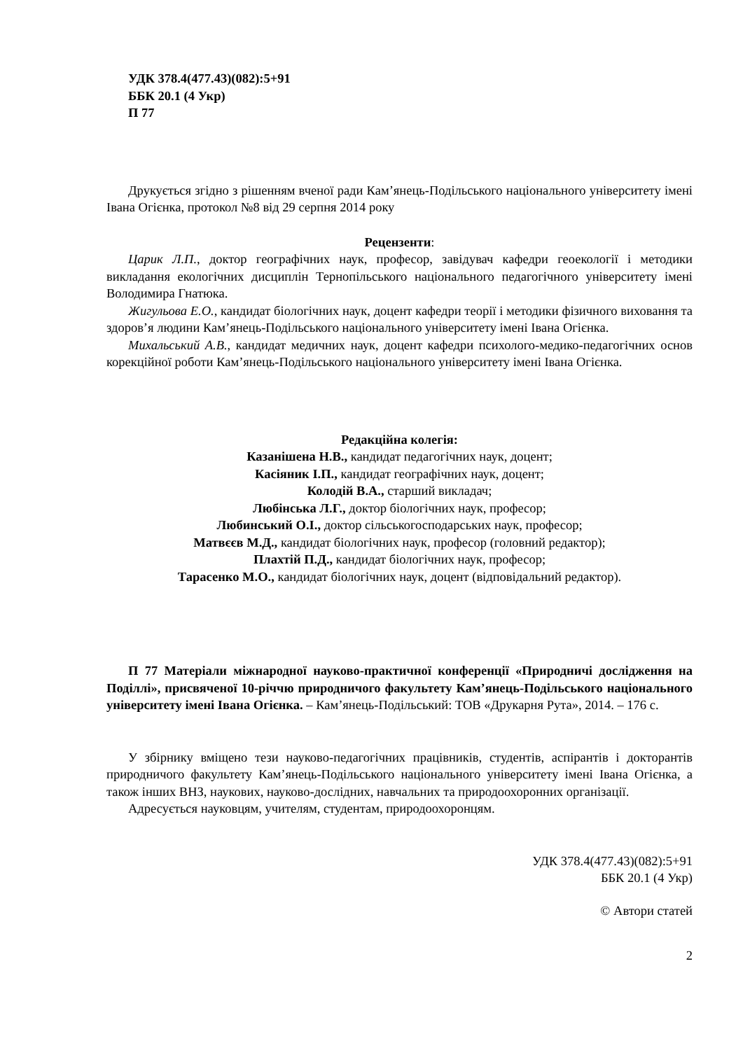УДК 378.4(477.43)(082):5+91
ББК 20.1 (4 Укр)
П 77
Друкується згідно з рішенням вченої ради Кам’янець-Подільського національного університету імені Івана Огієнка, протокол №8 від 29 серпня 2014 року
Рецензенти:
Царик Л.П., доктор географічних наук, професор, завідувач кафедри геоекології і методики викладання екологічних дисциплін Тернопільського національного педагогічного університету імені Володимира Гнатюка.
Жигульова Е.О., кандидат біологічних наук, доцент кафедри теорії і методики фізичного виховання та здоров’я людини Кам’янець-Подільського національного університету імені Івана Огієнка.
Михальський А.В., кандидат медичних наук, доцент кафедри психолого-медико-педагогічних основ корекційної роботи Кам’янець-Подільського національного університету імені Івана Огієнка.
Редакційна колегія:
Казанішена Н.В., кандидат педагогічних наук, доцент;
Касіяник І.П., кандидат географічних наук, доцент;
Колодій В.А., старший викладач;
Любінська Л.Г., доктор біологічних наук, професор;
Любинський О.І., доктор сільськогосподарських наук, професор;
Матвєєв М.Д., кандидат біологічних наук, професор (головний редактор);
Плахтій П.Д., кандидат біологічних наук, професор;
Тарасенко М.О., кандидат біологічних наук, доцент (відповідальний редактор).
П 77 Матеріали міжнародної науково-практичної конференції «Природничі дослідження на Поділлі», присвяченої 10-річчю природничого факультету Кам’янець-Подільського національного університету імені Івана Огієнка. – Кам’янець-Подільський: ТОВ «Друкарня Рута», 2014. – 176 с.
У збірнику вміщено тези науково-педагогічних працівників, студентів, аспірантів і докторантів природничого факультету Кам’янець-Подільського національного університету імені Івана Огієнка, а також інших ВНЗ, наукових, науково-дослідних, навчальних та природоохоронних організації.
Адресується науковцям, учителям, студентам, природоохоронцям.
УДК 378.4(477.43)(082):5+91
ББК 20.1 (4 Укр)
© Автори статей
2